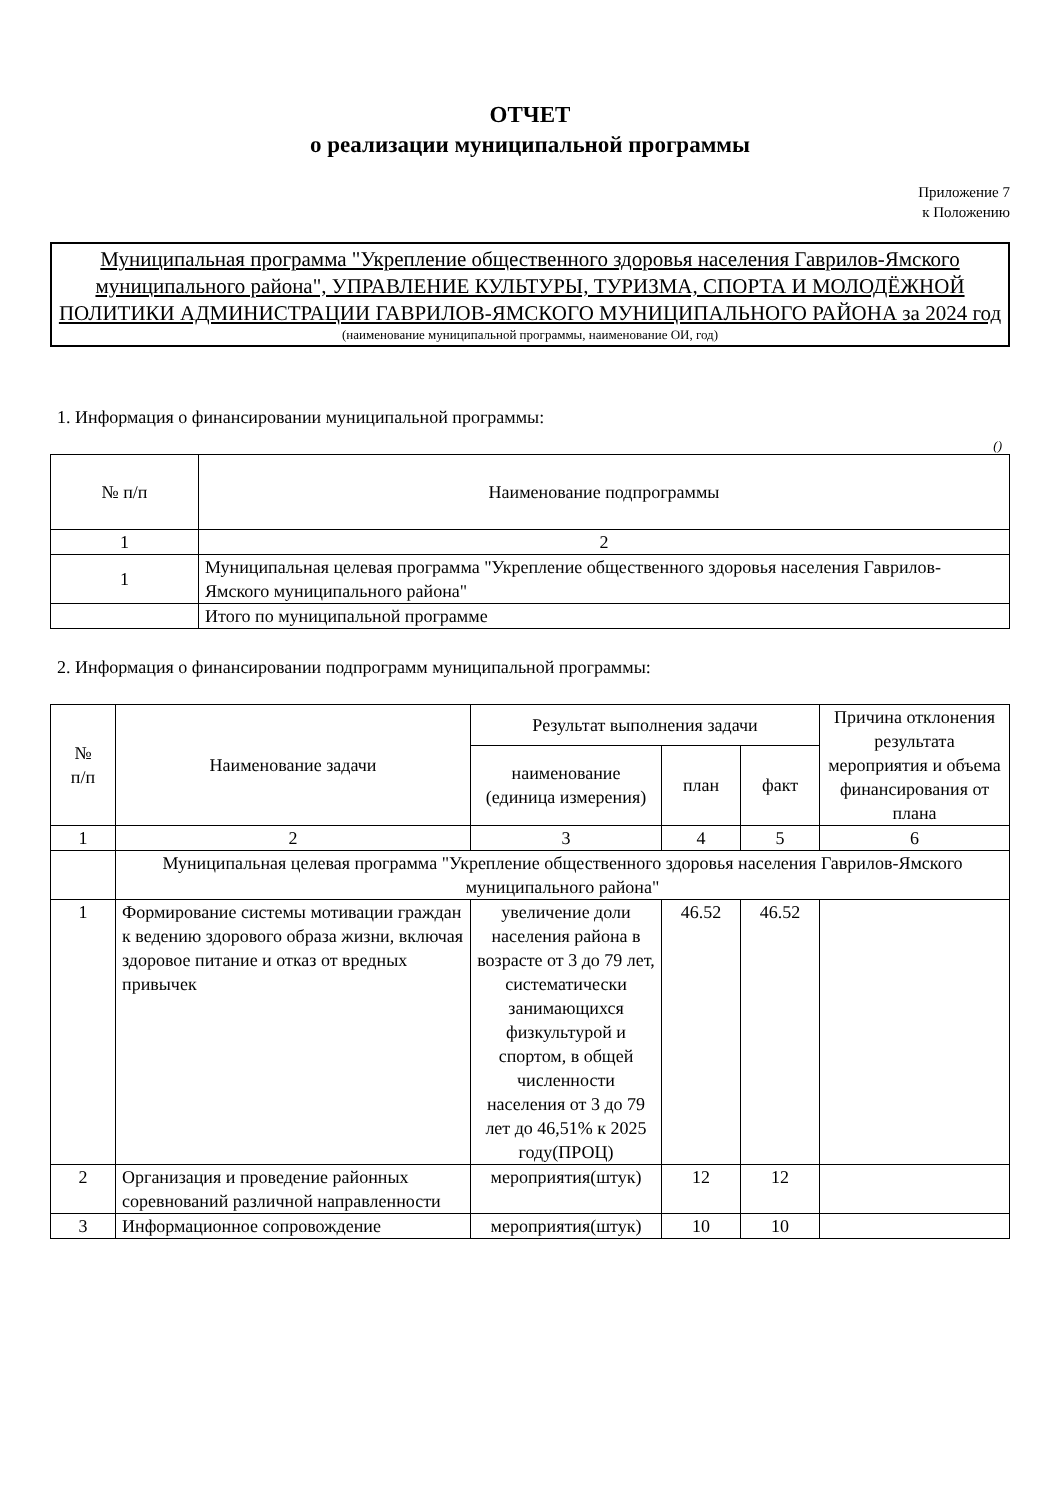ОТЧЕТ
о реализации муниципальной программы
Приложение 7
к Положению
Муниципальная программа "Укрепление общественного здоровья населения Гаврилов-Ямского муниципального района", УПРАВЛЕНИЕ КУЛЬТУРЫ, ТУРИЗМА, СПОРТА И МОЛОДЁЖНОЙ ПОЛИТИКИ АДМИНИСТРАЦИИ ГАВРИЛОВ-ЯМСКОГО МУНИЦИПАЛЬНОГО РАЙОНА за 2024 год
(наименование муниципальной программы, наименование ОИ, год)
1. Информация о финансировании муниципальной программы:
()
| № п/п | Наименование подпрограммы |
| --- | --- |
| 1 | 2 |
| 1 | Муниципальная целевая программа "Укрепление общественного здоровья населения Гаврилов-Ямского муниципального района" |
| | Итого по муниципальной программе |
2. Информация о финансировании подпрограмм муниципальной программы:
| № п/п | Наименование задачи | Результат выполнения задачи | | | Причина отклонения результата мероприятия и объема финансирования от плана |
| --- | --- | --- | --- | --- | --- |
| | | наименование (единица измерения) | план | факт | |
| 1 | 2 | 3 | 4 | 5 | 6 |
| | Муниципальная целевая программа "Укрепление общественного здоровья населения Гаврилов-Ямского муниципального района" | | | | |
| 1 | Формирование системы мотивации граждан к ведению здорового образа жизни, включая здоровое питание и отказ от вредных привычек | увеличение доли населения района в возрасте от 3 до 79 лет, систематически занимающихся физкультурой и спортом, в общей численности населения от 3 до 79 лет до 46,51% к 2025 году(ПРОЦ) | 46.52 | 46.52 | |
| 2 | Организация и проведение районных соревнований различной направленности | мероприятия(штук) | 12 | 12 | |
| 3 | Информационное сопровождение | мероприятия(штук) | 10 | 10 | |